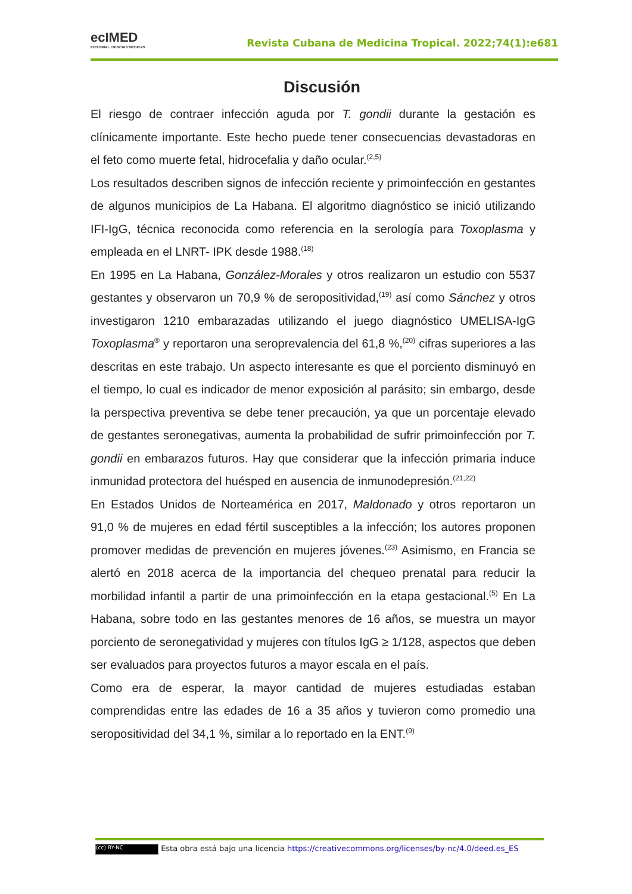ecIMED
EDITORIAL CIENCIAS MÉDICAS
Revista Cubana de Medicina Tropical. 2022;74(1):e681
Discusión
El riesgo de contraer infección aguda por T. gondii durante la gestación es clínicamente importante. Este hecho puede tener consecuencias devastadoras en el feto como muerte fetal, hidrocefalia y daño ocular.<sup>(2,5)</sup>
Los resultados describen signos de infección reciente y primoinfección en gestantes de algunos municipios de La Habana. El algoritmo diagnóstico se inició utilizando IFI-IgG, técnica reconocida como referencia en la serología para Toxoplasma y empleada en el LNRT- IPK desde 1988.<sup>(18)</sup>
En 1995 en La Habana, González-Morales y otros realizaron un estudio con 5537 gestantes y observaron un 70,9 % de seropositividad,<sup>(19)</sup> así como Sánchez y otros investigaron 1210 embarazadas utilizando el juego diagnóstico UMELISA-IgG Toxoplasma<sup>®</sup> y reportaron una seroprevalencia del 61,8 %,<sup>(20)</sup> cifras superiores a las descritas en este trabajo. Un aspecto interesante es que el porciento disminuyó en el tiempo, lo cual es indicador de menor exposición al parásito; sin embargo, desde la perspectiva preventiva se debe tener precaución, ya que un porcentaje elevado de gestantes seronegativas, aumenta la probabilidad de sufrir primoinfección por T. gondii en embarazos futuros. Hay que considerar que la infección primaria induce inmunidad protectora del huésped en ausencia de inmunodepresión.<sup>(21,22)</sup>
En Estados Unidos de Norteamérica en 2017, Maldonado y otros reportaron un 91,0 % de mujeres en edad fértil susceptibles a la infección; los autores proponen promover medidas de prevención en mujeres jóvenes.<sup>(23)</sup> Asimismo, en Francia se alertó en 2018 acerca de la importancia del chequeo prenatal para reducir la morbilidad infantil a partir de una primoinfección en la etapa gestacional.<sup>(5)</sup> En La Habana, sobre todo en las gestantes menores de 16 años, se muestra un mayor porciento de seronegatividad y mujeres con títulos IgG ≥ 1/128, aspectos que deben ser evaluados para proyectos futuros a mayor escala en el país.
Como era de esperar, la mayor cantidad de mujeres estudiadas estaban comprendidas entre las edades de 16 a 35 años y tuvieron como promedio una seropositividad del 34,1 %, similar a lo reportado en la ENT.<sup>(9)</sup>
(cc) BY-NC Esta obra está bajo una licencia https://creativecommons.org/licenses/by-nc/4.0/deed.es_ES